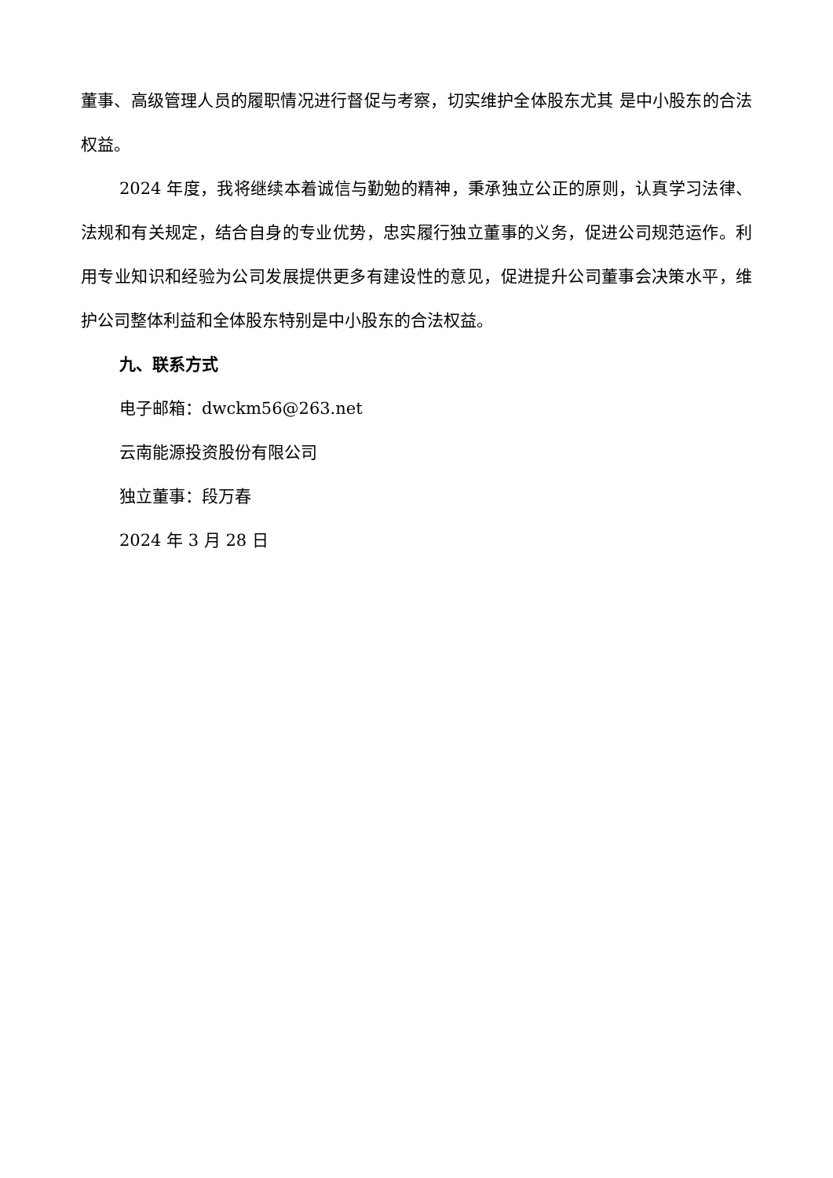董事、高级管理人员的履职情况进行督促与考察，切实维护全体股东尤其 是中小股东的合法权益。
2024 年度，我将继续本着诚信与勤勉的精神，秉承独立公正的原则，认真学习法律、法规和有关规定，结合自身的专业优势，忠实履行独立董事的义务，促进公司规范运作。利用专业知识和经验为公司发展提供更多有建设性的意见，促进提升公司董事会决策水平，维护公司整体利益和全体股东特别是中小股东的合法权益。
九、联系方式
电子邮箱：dwckm56@263.net
云南能源投资股份有限公司
独立董事：段万春
2024 年 3 月 28 日